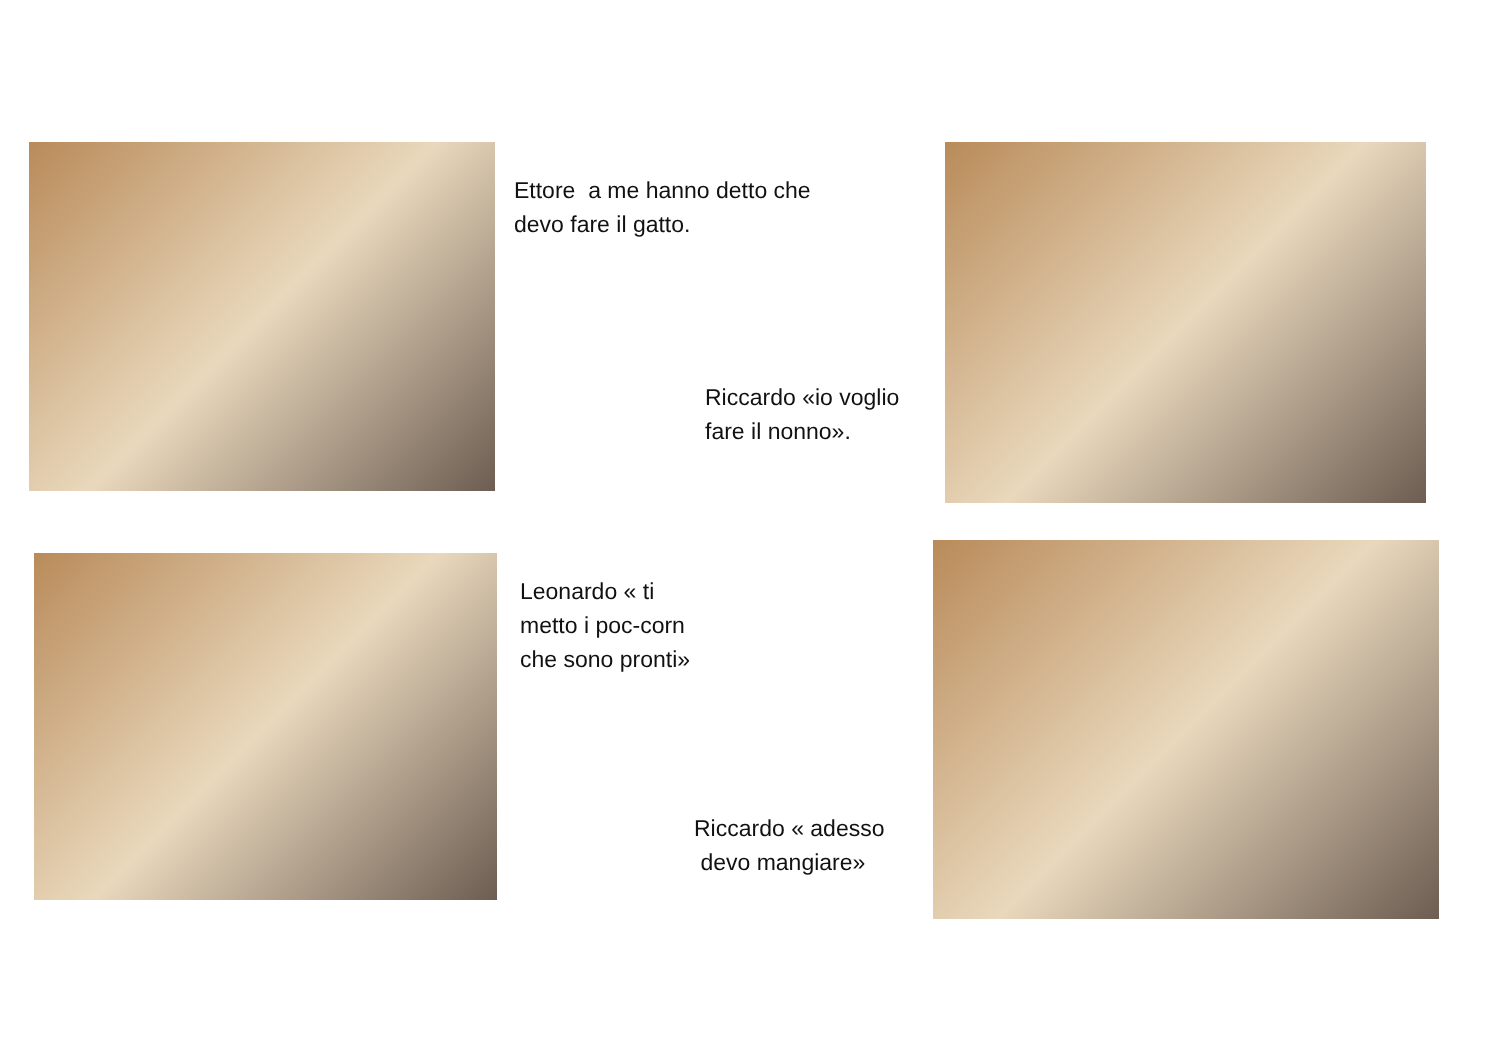Ettore a me hanno detto che
devo fare il gatto.
Riccardo «io voglio
fare il nonno».
Leonardo « ti
metto i poc-corn
che sono pronti»
Riccardo « adesso
devo mangiare»